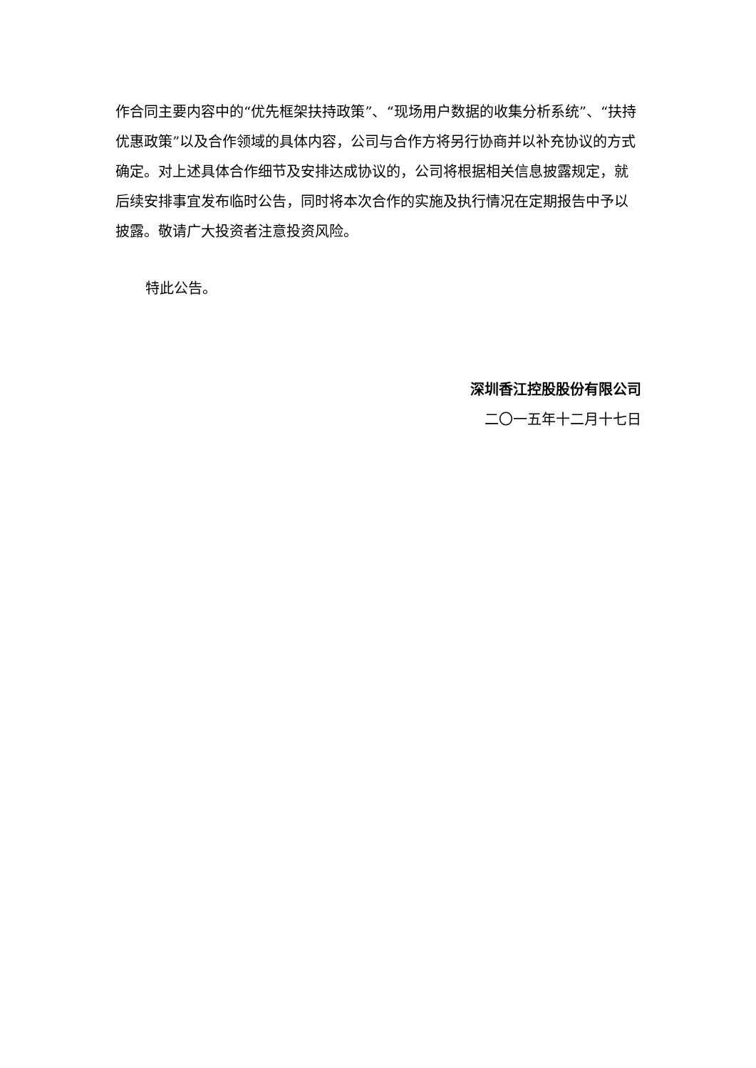作合同主要内容中的“优先框架扶持政策”、“现场用户数据的收集分析系统”、“扶持优惠政策”以及合作领域的具体内容，公司与合作方将另行协商并以补充协议的方式确定。对上述具体合作细节及安排达成协议的，公司将根据相关信息披露规定，就后续安排事宜发布临时公告，同时将本次合作的实施及执行情况在定期报告中予以披露。敬请广大投资者注意投资风险。
特此公告。
深圳香江控股股份有限公司
二〇一五年十二月十七日